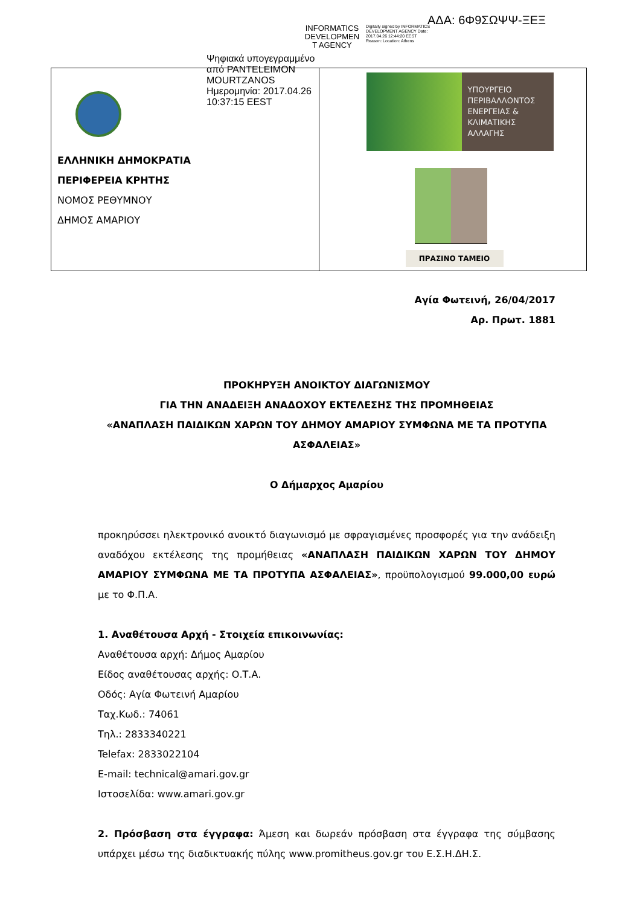ΑΔΑ: 6Φ9ΣΩΨΨ-ΞΕΞ
INFORMATICS DEVELOPMEN T AGENCY
Digitally signed by INFORMATICS DEVELOPMENT AGENCY Date: 2017.04.26 12:44:20 EEST Reason: Location: Athens
Ψηφιακά υπογεγραμμένο
από PANTELEIMON
MOURTZANOS
Ημερομηνία: 2017.04.26
10:37:15 EEST
| ΕΛΛΗΝΙΚΗ ΔΗΜΟΚΡΑΤΙΑ ΠΕΡΙΦΕΡΕΙΑ ΚΡΗΤΗΣ ΝΟΜΟΣ ΡΕΘΥΜΝΟΥ ΔΗΜΟΣ ΑΜΑΡΙΟΥ | ΥΠΟΥΡΓΕΙΟ ΠΕΡΙΒΑΛΛΟΝΤΟΣ ΕΝΕΡΓΕΙΑΣ & ΚΛΙΜΑΤΙΚΗΣ ΑΛΛΑΓΗΣ ΠΡΑΣΙΝΟ ΤΑΜΕΙΟ |
Αγία Φωτεινή, 26/04/2017
Αρ. Πρωτ. 1881
ΠΡΟΚΗΡΥΞΗ ΑΝΟΙΚΤΟΥ ΔΙΑΓΩΝΙΣΜΟΥ
ΓΙΑ ΤΗΝ ΑΝΑΔΕΙΞΗ ΑΝΑΔΟΧΟΥ ΕΚΤΕΛΕΣΗΣ ΤΗΣ ΠΡΟΜΗΘΕΙΑΣ
«ΑΝΑΠΛΑΣΗ ΠΑΙΔΙΚΩΝ ΧΑΡΩΝ ΤΟΥ ΔΗΜΟΥ ΑΜΑΡΙΟΥ ΣΥΜΦΩΝΑ ΜΕ ΤΑ ΠΡΟΤΥΠΑ ΑΣΦΑΛΕΙΑΣ»
Ο Δήμαρχος Αμαρίου
προκηρύσσει ηλεκτρονικό ανοικτό διαγωνισμό με σφραγισμένες προσφορές για την ανάδειξη αναδόχου εκτέλεσης της προμήθειας «ΑΝΑΠΛΑΣΗ ΠΑΙΔΙΚΩΝ ΧΑΡΩΝ ΤΟΥ ΔΗΜΟΥ ΑΜΑΡΙΟΥ ΣΥΜΦΩΝΑ ΜΕ ΤΑ ΠΡΟΤΥΠΑ ΑΣΦΑΛΕΙΑΣ», προϋπολογισμού 99.000,00 ευρώ με το Φ.Π.Α.
1. Αναθέτουσα Αρχή - Στοιχεία επικοινωνίας:
Αναθέτουσα αρχή: Δήμος Αμαρίου
Είδος αναθέτουσας αρχής: Ο.Τ.Α.
Οδός: Αγία Φωτεινή Αμαρίου
Ταχ.Κωδ.: 74061
Τηλ.: 2833340221
Telefax: 2833022104
E-mail: technical@amari.gov.gr
Ιστοσελίδα: www.amari.gov.gr
2. Πρόσβαση στα έγγραφα: Άμεση και δωρεάν πρόσβαση στα έγγραφα της σύμβασης υπάρχει μέσω της διαδικτυακής πύλης www.promitheus.gov.gr του Ε.Σ.Η.ΔΗ.Σ.